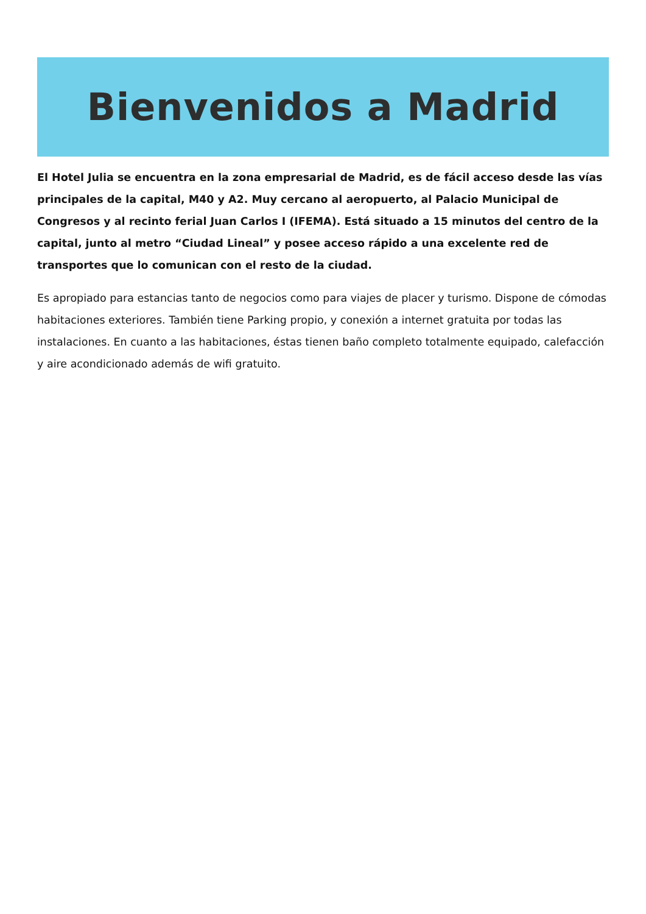Bienvenidos a Madrid
El Hotel Julia se encuentra en la zona empresarial de Madrid, es de fácil acceso desde las vías principales de la capital, M40 y A2. Muy cercano al aeropuerto, al Palacio Municipal de Congresos y al recinto ferial Juan Carlos I (IFEMA). Está situado a 15 minutos del centro de la capital, junto al metro “Ciudad Lineal” y posee acceso rápido a una excelente red de transportes que lo comunican con el resto de la ciudad.
Es apropiado para estancias tanto de negocios como para viajes de placer y turismo. Dispone de cómodas habitaciones exteriores. También tiene Parking propio, y conexión a internet gratuita por todas las instalaciones. En cuanto a las habitaciones, éstas tienen baño completo totalmente equipado, calefacción y aire acondicionado además de wifi gratuito.